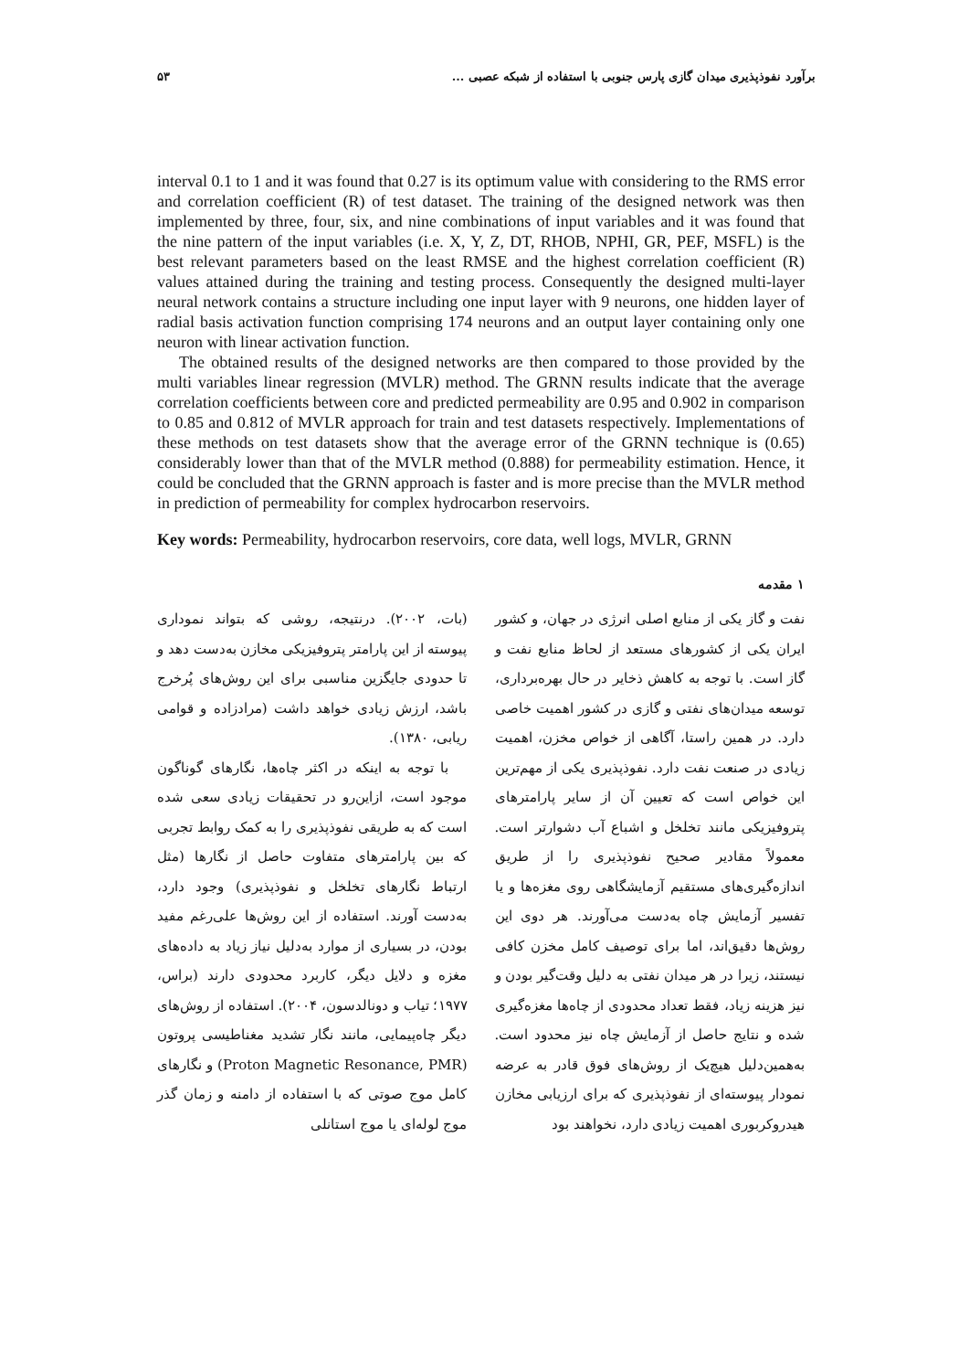برآورد نفوذپذیری میدان گازی پارس جنوبی با استفاده از شبکه عصبی ... ۵۳
interval 0.1 to 1 and it was found that 0.27 is its optimum value with considering to the RMS error and correlation coefficient (R) of test dataset. The training of the designed network was then implemented by three, four, six, and nine combinations of input variables and it was found that the nine pattern of the input variables (i.e. X, Y, Z, DT, RHOB, NPHI, GR, PEF, MSFL) is the best relevant parameters based on the least RMSE and the highest correlation coefficient (R) values attained during the training and testing process. Consequently the designed multi-layer neural network contains a structure including one input layer with 9 neurons, one hidden layer of radial basis activation function comprising 174 neurons and an output layer containing only one neuron with linear activation function.
The obtained results of the designed networks are then compared to those provided by the multi variables linear regression (MVLR) method. The GRNN results indicate that the average correlation coefficients between core and predicted permeability are 0.95 and 0.902 in comparison to 0.85 and 0.812 of MVLR approach for train and test datasets respectively. Implementations of these methods on test datasets show that the average error of the GRNN technique is (0.65) considerably lower than that of the MVLR method (0.888) for permeability estimation. Hence, it could be concluded that the GRNN approach is faster and is more precise than the MVLR method in prediction of permeability for complex hydrocarbon reservoirs.
Key words: Permeability, hydrocarbon reservoirs, core data, well logs, MVLR, GRNN
۱ مقدمه
نفت و گاز یکی از منابع اصلی انرژی در جهان، و کشور ایران یکی از کشورهای مستعد از لحاظ منابع نفت و گاز است. با توجه به کاهش ذخایر در حال بهره‌برداری، توسعه میدان‌های نفتی و گازی در کشور اهمیت خاصی دارد. در همین راستا، آگاهی از خواص مخزن، اهمیت زیادی در صنعت نفت دارد. نفوذپذیری یکی از مهم‌ترین این خواص است که تعیین آن از سایر پارامترهای پتروفیزیکی مانند تخلخل و اشباع آب دشوارتر است. معمولاً مقادیر صحیح نفوذپذیری را از طریق اندازه‌گیری‌های مستقیم آزمایشگاهی روی مغزه‌ها و یا تفسیر آزمایش چاه به‌دست می‌آورند. هر دوی این روش‌ها دقیق‌اند، اما برای توصیف کامل مخزن کافی نیستند، زیرا در هر میدان نفتی به دلیل وقت‌گیر بودن و نیز هزینه زیاد، فقط تعداد محدودی از چاه‌ها مغزه‌گیری شده و نتایج حاصل از آزمایش چاه نیز محدود است. به‌همین‌دلیل هیچ‌یک از روش‌های فوق قادر به عرضه نمودار پیوسته‌ای از نفوذپذیری که برای ارزیابی مخازن هیدروکربوری اهمیت زیادی دارد، نخواهند بود
(بات، ۲۰۰۲). درنتیجه، روشی که بتواند نموداری پیوسته از این پارامتر پتروفیزیکی مخازن به‌دست دهد و تا حدودی جایگزین مناسبی برای این روش‌های پُرخرج باشد، ارزش زیادی خواهد داشت (مرادزاده و قوامی ریابی، ۱۳۸۰).
با توجه به اینکه در اکثر چاه‌ها، نگارهای گوناگون موجود است، ازاین‌رو در تحقیقات زیادی سعی شده است که به طریقی نفوذپذیری را به کمک روابط تجربی که بین پارامترهای متفاوت حاصل از نگارها (مثل ارتباط نگارهای تخلخل و نفوذپذیری) وجود دارد، به‌دست آورند. استفاده از این روش‌ها علی‌رغم مفید بودن، در بسیاری از موارد به‌دلیل نیاز زیاد به داده‌های مغزه و دلایل دیگر، کاربرد محدودی دارند (براس، ۱۹۷۷؛ تیاب و دونالدسون، ۲۰۰۴). استفاده از روش‌های دیگر چاه‌پیمایی، مانند نگار تشدید مغناطیسی پروتون (Proton Magnetic Resonance, PMR) و نگارهای کامل موج صوتی که با استفاده از دامنه و زمان گذر موج لوله‌ای یا موج استانلی